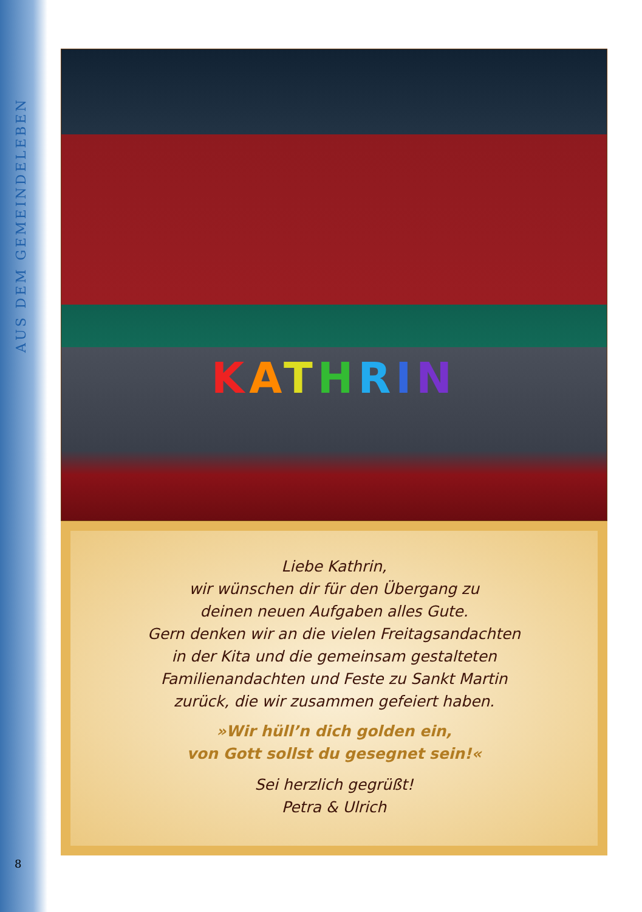AUS DEM GEMEINDELEBEN
KATHRIN
Liebe Kathrin,
wir wünschen dir für den Übergang zu
deinen neuen Aufgaben alles Gute.
Gern denken wir an die vielen Freitagsandachten
in der Kita und die gemeinsam gestalteten
Familienandachten und Feste zu Sankt Martin
zurück, die wir zusammen gefeiert haben.
»Wir hüll’n dich golden ein,
von Gott sollst du gesegnet sein!«
Sei herzlich gegrüßt!
Petra & Ulrich
8